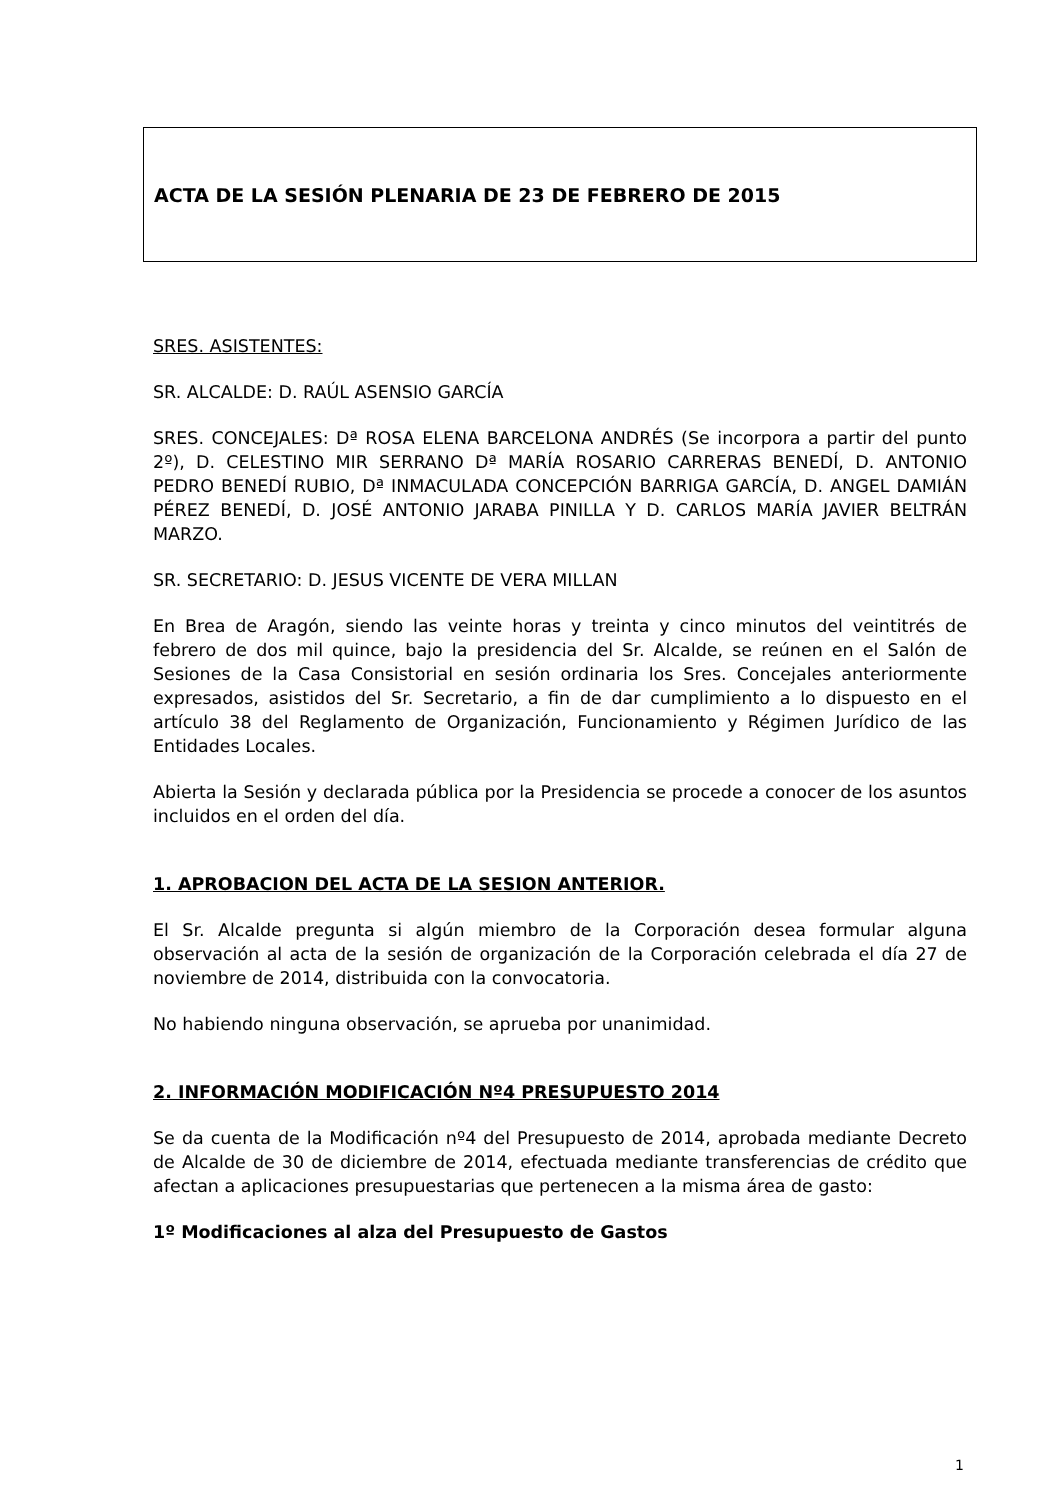ACTA DE LA SESIÓN PLENARIA DE 23 DE FEBRERO DE 2015
SRES. ASISTENTES:
SR. ALCALDE: D. RAÚL ASENSIO GARCÍA
SRES. CONCEJALES: Dª ROSA ELENA BARCELONA ANDRÉS (Se incorpora a partir del punto 2º), D. CELESTINO MIR SERRANO Dª MARÍA ROSARIO CARRERAS BENEDÍ, D. ANTONIO PEDRO BENEDÍ RUBIO, Dª INMACULADA CONCEPCIÓN BARRIGA GARCÍA, D. ANGEL DAMIÁN PÉREZ BENEDÍ, D. JOSÉ ANTONIO JARABA PINILLA Y D. CARLOS MARÍA JAVIER BELTRÁN MARZO.
SR. SECRETARIO: D. JESUS VICENTE DE VERA MILLAN
En Brea de Aragón, siendo las veinte horas y treinta y cinco minutos del veintitrés de febrero de dos mil quince, bajo la presidencia del Sr. Alcalde, se reúnen en el Salón de Sesiones de la Casa Consistorial en sesión ordinaria los Sres. Concejales anteriormente expresados, asistidos del Sr. Secretario, a fin de dar cumplimiento a lo dispuesto en el artículo 38 del Reglamento de Organización, Funcionamiento y Régimen Jurídico de las Entidades Locales.
Abierta la Sesión y declarada pública por la Presidencia se procede a conocer de los asuntos incluidos en el orden del día.
1. APROBACION DEL ACTA DE LA SESION ANTERIOR.
El Sr. Alcalde pregunta si algún miembro de la Corporación desea formular alguna observación al acta de la sesión de organización de la Corporación celebrada el día 27 de noviembre de 2014, distribuida con la convocatoria.
No habiendo ninguna observación, se aprueba por unanimidad.
2. INFORMACIÓN MODIFICACIÓN Nº4 PRESUPUESTO 2014
Se da cuenta de la Modificación nº4 del Presupuesto de 2014, aprobada mediante Decreto de Alcalde de 30 de diciembre de 2014, efectuada mediante transferencias de crédito que afectan a aplicaciones presupuestarias que pertenecen a la misma área de gasto:
1º Modificaciones al alza del Presupuesto de Gastos
1